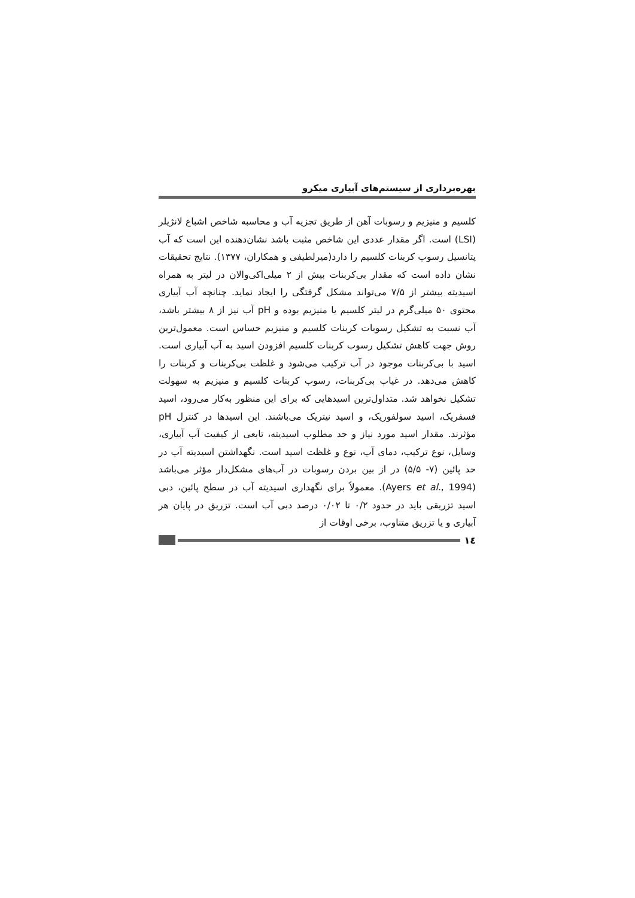بهره‌برداری از سیستم‌های آبیاری میکرو
کلسیم و منیزیم و رسوبات آهن از طریق تجزیه آب و محاسبه شاخص اشباع لانژیلر (LSI) است. اگر مقدار عددی این شاخص مثبت باشد نشان‌دهنده این است که آب پتانسیل رسوب کربنات کلسیم را دارد(میرلطیفی و همکاران، ۱۳۷۷). نتایج تحقیقات نشان داده است که مقدار بی‌کربنات بیش از ۲ میلی‌اکی‌والان در لیتر به همراه اسیدیته بیشتر از ۷/۵ می‌تواند مشکل گرفتگی را ایجاد نماید. چنانچه آب آبیاری محتوی ۵۰ میلی‌گرم در لیتر کلسیم یا منیزیم بوده و pH آب نیز از ۸ بیشتر باشد، آب نسبت به تشکیل رسوبات کربنات کلسیم و منیزیم حساس است. معمول‌ترین روش جهت کاهش تشکیل رسوب کربنات کلسیم افزودن اسید به آب آبیاری است. اسید با بی‌کربنات موجود در آب ترکیب می‌شود و غلظت بی‌کربنات و کربنات را کاهش می‌دهد. در غیاب بی‌کربنات، رسوب کربنات کلسیم و منیزیم به سهولت تشکیل نخواهد شد. متداول‌ترین اسیدهایی که برای این منظور به‌کار می‌رود، اسید فسفریک، اسید سولفوریک، و اسید نیتریک می‌باشند. این اسیدها در کنترل pH مؤثرند. مقدار اسید مورد نیاز و حد مطلوب اسیدیته، تابعی از کیفیت آب آبیاری، وسایل، نوع ترکیب، دمای آب، نوع و غلظت اسید است. نگهداشتن اسیدیته آب در حد پائین (۷- ۵/۵) در از بین بردن رسوبات در آب‌های مشکل‌دار مؤثر می‌باشد (Ayers et al., 1994). معمولاً برای نگهداری اسیدیته آب در سطح پائین، دبی اسید تزریقی باید در حدود ۰/۲ تا ۰/۰۲ درصد دبی آب است. تزریق در پایان هر آبیاری و یا تزریق متناوب، برخی اوقات از
۱٤